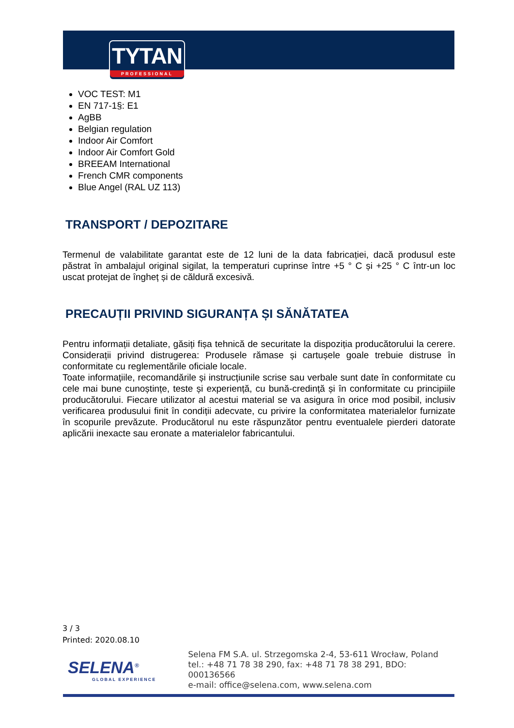TYTAN
PROFESSIONAL
VOC TEST: M1
EN 717-1§: E1
AgBB
Belgian regulation
Indoor Air Comfort
Indoor Air Comfort Gold
BREEAM International
French CMR components
Blue Angel (RAL UZ 113)
TRANSPORT / DEPOZITARE
Termenul de valabilitate garantat este de 12 luni de la data fabricației, dacă produsul este păstrat în ambalajul original sigilat, la temperaturi cuprinse între +5 ° C și +25 ° C într-un loc uscat protejat de îngheț și de căldură excesivă.
PRECAUȚII PRIVIND SIGURANȚA ȘI SĂNĂTATEA
Pentru informații detaliate, găsiți fișa tehnică de securitate la dispoziția producătorului la cerere. Considerații privind distrugerea: Produsele rămase și cartușele goale trebuie distruse în conformitate cu reglementările oficiale locale.
Toate informațiile, recomandările și instrucțiunile scrise sau verbale sunt date în conformitate cu cele mai bune cunoștințe, teste și experiență, cu bună-credință și în conformitate cu principiile producătorului. Fiecare utilizator al acestui material se va asigura în orice mod posibil, inclusiv verificarea produsului finit în condiții adecvate, cu privire la conformitatea materialelor furnizate în scopurile prevăzute. Producătorul nu este răspunzător pentru eventualele pierderi datorate aplicării inexacte sau eronate a materialelor fabricantului.
3 / 3
Printed: 2020.08.10
SELENA<sup>®</sup>
GLOBAL EXPERIENCE
Selena FM S.A. ul. Strzegomska 2-4, 53-611 Wrocław, Poland
tel.: +48 71 78 38 290, fax: +48 71 78 38 291, BDO: 000136566
e-mail: office@selena.com, www.selena.com